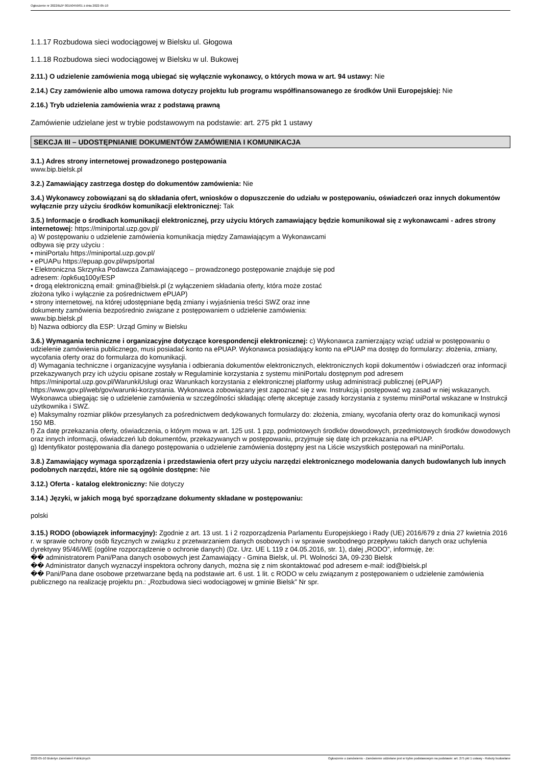Ogłoszenie nr 2022/BZP 00150459/01 z dnia 2022-05-10
1.1.17 Rozbudowa sieci wodociągowej w Bielsku ul. Głogowa
1.1.18 Rozbudowa sieci wodociągowej w Bielsku w ul. Bukowej
2.11.) O udzielenie zamówienia mogą ubiegać się wyłącznie wykonawcy, o których mowa w art. 94 ustawy: Nie
2.14.) Czy zamówienie albo umowa ramowa dotyczy projektu lub programu współfinansowanego ze środków Unii Europejskiej: Nie
2.16.) Tryb udzielenia zamówienia wraz z podstawą prawną
Zamówienie udzielane jest w trybie podstawowym na podstawie: art. 275 pkt 1 ustawy
SEKCJA III – UDOSTĘPNIANIE DOKUMENTÓW ZAMÓWIENIA I KOMUNIKACJA
3.1.) Adres strony internetowej prowadzonego postępowania
www.bip.bielsk.pl
3.2.) Zamawiający zastrzega dostęp do dokumentów zamówienia: Nie
3.4.) Wykonawcy zobowiązani są do składania ofert, wniosków o dopuszczenie do udziału w postępowaniu, oświadczeń oraz innych dokumentów wyłącznie przy użyciu środków komunikacji elektronicznej: Tak
3.5.) Informacje o środkach komunikacji elektronicznej, przy użyciu których zamawiający będzie komunikował się z wykonawcami - adres strony internetowej: https://miniportal.uzp.gov.pl/
a) W postępowaniu o udzielenie zamówienia komunikacja między Zamawiającym a Wykonawcami
odbywa się przy użyciu :
• miniPortalu https://miniportal.uzp.gov.pl/
• ePUAPu https://epuap.gov.pl/wps/portal
• Elektroniczna Skrzynka Podawcza Zamawiającego – prowadzonego postępowanie znajduje się pod
adresem: /opk6uq100y/ESP
• drogą elektroniczną email: gmina@bielsk.pl (z wyłączeniem składania oferty, która może zostać
złożona tylko i wyłącznie za pośrednictwem ePUAP)
• strony internetowej, na której udostępniane będą zmiany i wyjaśnienia treści SWZ oraz inne
dokumenty zamówienia bezpośrednio związane z postępowaniem o udzielenie zamówienia:
www.bip.bielsk.pl
b) Nazwa odbiorcy dla ESP: Urząd Gminy w Bielsku
3.6.) Wymagania techniczne i organizacyjne dotyczące korespondencji elektronicznej: c) Wykonawca zamierzający wziąć udział w postępowaniu o udzielenie zamówienia publicznego, musi posiadać konto na ePUAP. Wykonawca posiadający konto na ePUAP ma dostęp do formularzy: złożenia, zmiany, wycofania oferty oraz do formularza do komunikacji.
d) Wymagania techniczne i organizacyjne wysyłania i odbierania dokumentów elektronicznych, elektronicznych kopii dokumentów i oświadczeń oraz informacji przekazywanych przy ich użyciu opisane zostały w Regulaminie korzystania z systemu miniPortalu dostępnym pod adresem https://miniportal.uzp.gov.pl/WarunkiUslugi oraz Warunkach korzystania z elektronicznej platformy usług administracji publicznej (ePUAP) https://www.gov.pl/web/gov/warunki-korzystania. Wykonawca zobowiązany jest zapoznać się z ww. Instrukcją i postępować wg zasad w niej wskazanych. Wykonawca ubiegając się o udzielenie zamówienia w szczególności składając ofertę akceptuje zasady korzystania z systemu miniPortal wskazane w Instrukcji użytkownika i SWZ.
e) Maksymalny rozmiar plików przesyłanych za pośrednictwem dedykowanych formularzy do: złożenia, zmiany, wycofania oferty oraz do komunikacji wynosi 150 MB.
f) Za datę przekazania oferty, oświadczenia, o którym mowa w art. 125 ust. 1 pzp, podmiotowych środków dowodowych, przedmiotowych środków dowodowych oraz innych informacji, oświadczeń lub dokumentów, przekazywanych w postępowaniu, przyjmuje się datę ich przekazania na ePUAP.
g) Identyfikator postępowania dla danego postępowania o udzielenie zamówienia dostępny jest na Liście wszystkich postępowań na miniPortalu.
3.8.) Zamawiający wymaga sporządzenia i przedstawienia ofert przy użyciu narzędzi elektronicznego modelowania danych budowlanych lub innych podobnych narzędzi, które nie są ogólnie dostępne: Nie
3.12.) Oferta - katalog elektroniczny: Nie dotyczy
3.14.) Języki, w jakich mogą być sporządzane dokumenty składane w postępowaniu:
polski
3.15.) RODO (obowiązek informacyjny): Zgodnie z art. 13 ust. 1 i 2 rozporządzenia Parlamentu Europejskiego i Rady (UE) 2016/679 z dnia 27 kwietnia 2016 r. w sprawie ochrony osób fizycznych w związku z przetwarzaniem danych osobowych i w sprawie swobodnego przepływu takich danych oraz uchylenia dyrektywy 95/46/WE (ogólne rozporządzenie o ochronie danych) (Dz. Urz. UE L 119 z 04.05.2016, str. 1), dalej „RODO”, informuję, że:
�� administratorem Pani/Pana danych osobowych jest Zamawiający - Gmina Bielsk, ul. Pl. Wolności 3A, 09-230 Bielsk
�� Administrator danych wyznaczył inspektora ochrony danych, można się z nim skontaktować pod adresem e-mail: iod@bielsk.pl
�� Pani/Pana dane osobowe przetwarzane będą na podstawie art. 6 ust. 1 lit. c RODO w celu związanym z postępowaniem o udzielenie zamówienia publicznego na realizację projektu pn.: „Rozbudowa sieci wodociągowej w gminie Bielsk” Nr spr.
2022-05-10 Biuletyn Zamówień Publicznych Ogłoszenie o zamówieniu - Zamówienie udzielane jest w trybie podstawowym na podstawie: art. 275 pkt 1 ustawy - Roboty budowlane